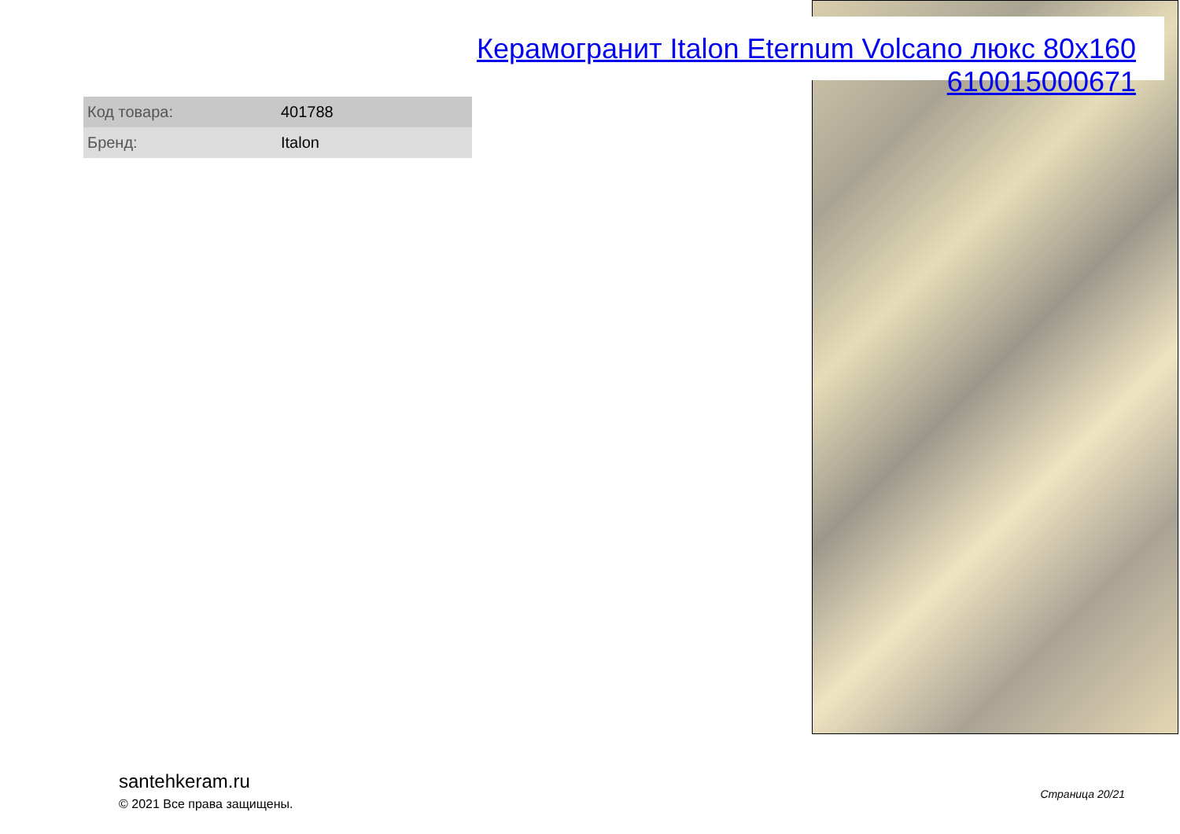Керамогранит Italon Eternum Volcano люкс 80x160 610015000671
| Код товара: | 401788 |
| Бренд: | Italon |
santehkeram.ru
© 2021 Все права защищены.
Страница 20/21